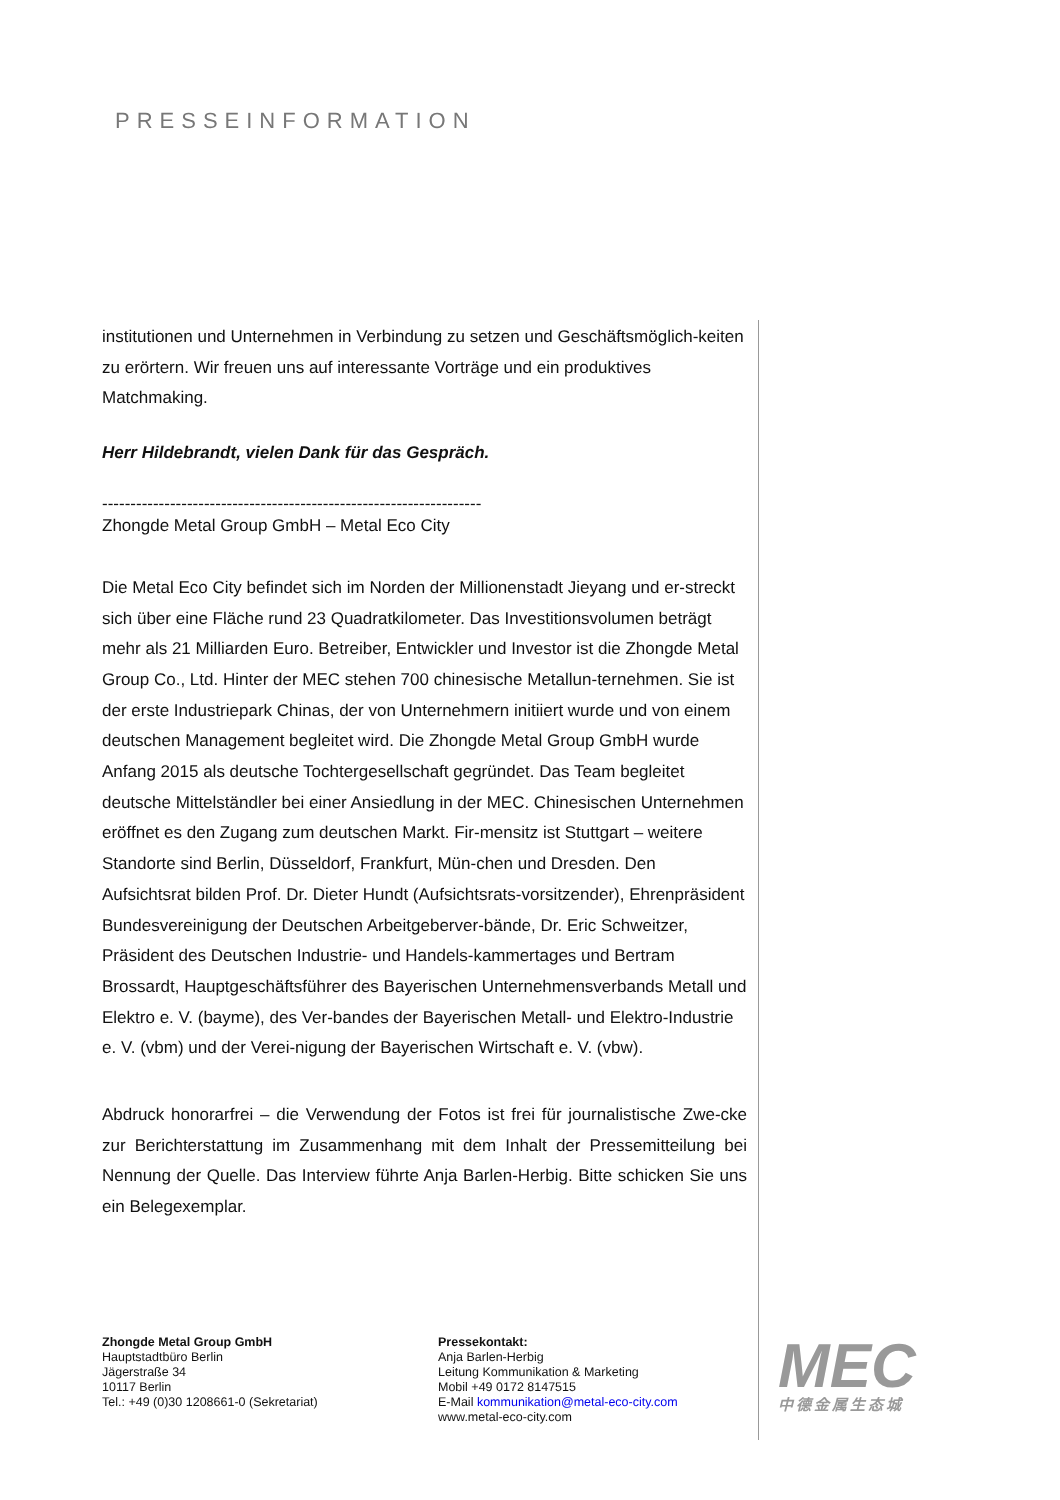PRESSEINFORMATION
institutionen und Unternehmen in Verbindung zu setzen und Geschäftsmöglich-keiten zu erörtern. Wir freuen uns auf interessante Vorträge und ein produktives Matchmaking.
Herr Hildebrandt, vielen Dank für das Gespräch.
-------------------------------------------------------------------
Zhongde Metal Group GmbH – Metal Eco City
Die Metal Eco City befindet sich im Norden der Millionenstadt Jieyang und er-streckt sich über eine Fläche rund 23 Quadratkilometer. Das Investitionsvolumen beträgt mehr als 21 Milliarden Euro. Betreiber, Entwickler und Investor ist die Zhongde Metal Group Co., Ltd. Hinter der MEC stehen 700 chinesische Metallun-ternehmen. Sie ist der erste Industriepark Chinas, der von Unternehmern initiiert wurde und von einem deutschen Management begleitet wird. Die Zhongde Metal Group GmbH wurde Anfang 2015 als deutsche Tochtergesellschaft gegründet. Das Team begleitet deutsche Mittelständler bei einer Ansiedlung in der MEC. Chinesischen Unternehmen eröffnet es den Zugang zum deutschen Markt. Fir-mensitz ist Stuttgart – weitere Standorte sind Berlin, Düsseldorf, Frankfurt, Mün-chen und Dresden. Den Aufsichtsrat bilden Prof. Dr. Dieter Hundt (Aufsichtsrats-vorsitzender), Ehrenpräsident Bundesvereinigung der Deutschen Arbeitgeberver-bände, Dr. Eric Schweitzer, Präsident des Deutschen Industrie- und Handels-kammertages und Bertram Brossardt, Hauptgeschäftsführer des Bayerischen Unternehmensverbands Metall und Elektro e. V. (bayme), des Ver-bandes der Bayerischen Metall- und Elektro-Industrie e. V. (vbm) und der Verei-nigung der Bayerischen Wirtschaft e. V. (vbw).
Abdruck honorarfrei – die Verwendung der Fotos ist frei für journalistische Zwe-cke zur Berichterstattung im Zusammenhang mit dem Inhalt der Pressemitteilung bei Nennung der Quelle. Das Interview führte Anja Barlen-Herbig. Bitte schicken Sie uns ein Belegexemplar.
Zhongde Metal Group GmbH
Hauptstadtbüro Berlin
Jägerstraße 34
10117 Berlin
Tel.: +49 (0)30 1208661-0 (Sekretariat)
Pressekontakt:
Anja Barlen-Herbig
Leitung Kommunikation & Marketing
Mobil +49 0172 8147515
E-Mail kommunikation@metal-eco-city.com
www.metal-eco-city.com
MEC
中德金属生态城